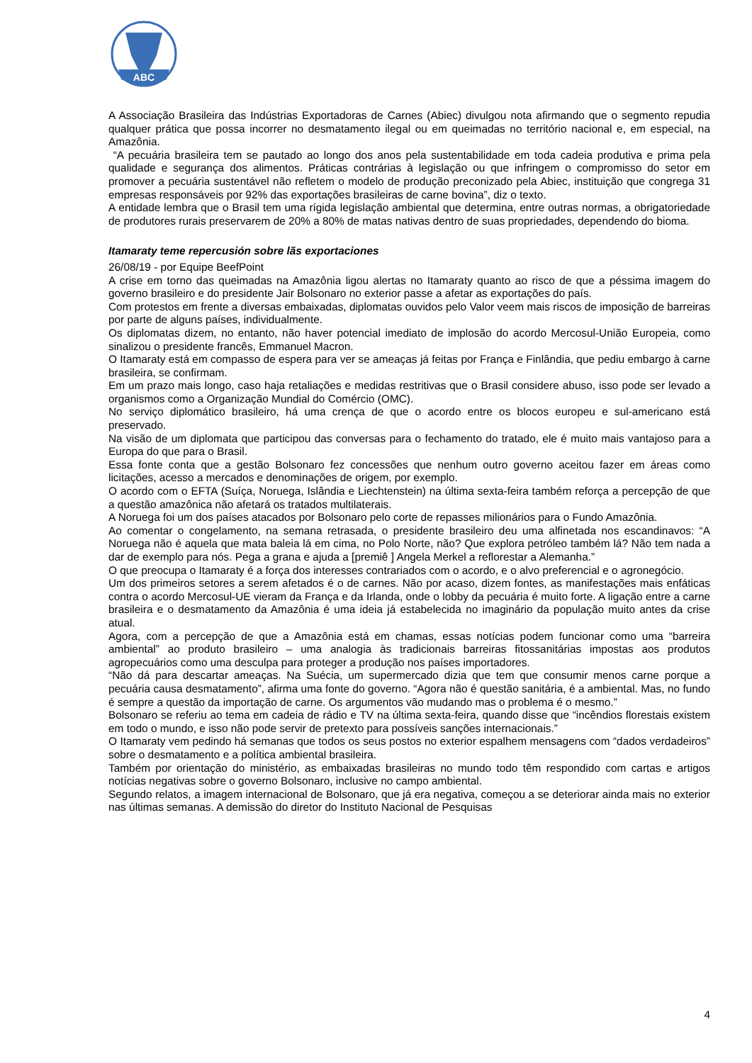ABC
A Associação Brasileira das Indústrias Exportadoras de Carnes (Abiec) divulgou nota afirmando que o segmento repudia qualquer prática que possa incorrer no desmatamento ilegal ou em queimadas no território nacional e, em especial, na Amazônia.
“A pecuária brasileira tem se pautado ao longo dos anos pela sustentabilidade em toda cadeia produtiva e prima pela qualidade e segurança dos alimentos. Práticas contrárias à legislação ou que infringem o compromisso do setor em promover a pecuária sustentável não refletem o modelo de produção preconizado pela Abiec, instituição que congrega 31 empresas responsáveis por 92% das exportações brasileiras de carne bovina”, diz o texto.
A entidade lembra que o Brasil tem uma rígida legislação ambiental que determina, entre outras normas, a obrigatoriedade de produtores rurais preservarem de 20% a 80% de matas nativas dentro de suas propriedades, dependendo do bioma.
Itamaraty teme repercusión sobre lãs exportaciones
26/08/19 - por Equipe BeefPoint
A crise em torno das queimadas na Amazônia ligou alertas no Itamaraty quanto ao risco de que a péssima imagem do governo brasileiro e do presidente Jair Bolsonaro no exterior passe a afetar as exportações do país.
Com protestos em frente a diversas embaixadas, diplomatas ouvidos pelo Valor veem mais riscos de imposição de barreiras por parte de alguns países, individualmente.
Os diplomatas dizem, no entanto, não haver potencial imediato de implosão do acordo Mercosul-União Europeia, como sinalizou o presidente francês, Emmanuel Macron.
O Itamaraty está em compasso de espera para ver se ameaças já feitas por França e Finlândia, que pediu embargo à carne brasileira, se confirmam.
Em um prazo mais longo, caso haja retaliações e medidas restritivas que o Brasil considere abuso, isso pode ser levado a organismos como a Organização Mundial do Comércio (OMC).
No serviço diplomático brasileiro, há uma crença de que o acordo entre os blocos europeu e sul-americano está preservado.
Na visão de um diplomata que participou das conversas para o fechamento do tratado, ele é muito mais vantajoso para a Europa do que para o Brasil.
Essa fonte conta que a gestão Bolsonaro fez concessões que nenhum outro governo aceitou fazer em áreas como licitações, acesso a mercados e denominações de origem, por exemplo.
O acordo com o EFTA (Suíça, Noruega, Islândia e Liechtenstein) na última sexta-feira também reforça a percepção de que a questão amazônica não afetará os tratados multilaterais.
A Noruega foi um dos países atacados por Bolsonaro pelo corte de repasses milionários para o Fundo Amazônia.
Ao comentar o congelamento, na semana retrasada, o presidente brasileiro deu uma alfinetada nos escandinavos: “A Noruega não é aquela que mata baleia lá em cima, no Polo Norte, não? Que explora petróleo também lá? Não tem nada a dar de exemplo para nós. Pega a grana e ajuda a [premiê ] Angela Merkel a reflorestar a Alemanha.”
O que preocupa o Itamaraty é a força dos interesses contrariados com o acordo, e o alvo preferencial e o agronegócio.
Um dos primeiros setores a serem afetados é o de carnes. Não por acaso, dizem fontes, as manifestações mais enfáticas contra o acordo Mercosul-UE vieram da França e da Irlanda, onde o lobby da pecuária é muito forte. A ligação entre a carne brasileira e o desmatamento da Amazônia é uma ideia já estabelecida no imaginário da população muito antes da crise atual.
Agora, com a percepção de que a Amazônia está em chamas, essas notícias podem funcionar como uma “barreira ambiental” ao produto brasileiro – uma analogia às tradicionais barreiras fitossanitárias impostas aos produtos agropecuários como uma desculpa para proteger a produção nos países importadores.
“Não dá para descartar ameaças. Na Suécia, um supermercado dizia que tem que consumir menos carne porque a pecuária causa desmatamento”, afirma uma fonte do governo. “Agora não é questão sanitária, é a ambiental. Mas, no fundo é sempre a questão da importação de carne. Os argumentos vão mudando mas o problema é o mesmo.”
Bolsonaro se referiu ao tema em cadeia de rádio e TV na última sexta-feira, quando disse que “incêndios florestais existem em todo o mundo, e isso não pode servir de pretexto para possíveis sanções internacionais.”
O Itamaraty vem pedindo há semanas que todos os seus postos no exterior espalhem mensagens com “dados verdadeiros” sobre o desmatamento e a política ambiental brasileira.
Também por orientação do ministério, as embaixadas brasileiras no mundo todo têm respondido com cartas e artigos notícias negativas sobre o governo Bolsonaro, inclusive no campo ambiental.
Segundo relatos, a imagem internacional de Bolsonaro, que já era negativa, começou a se deteriorar ainda mais no exterior nas últimas semanas. A demissão do diretor do Instituto Nacional de Pesquisas
4